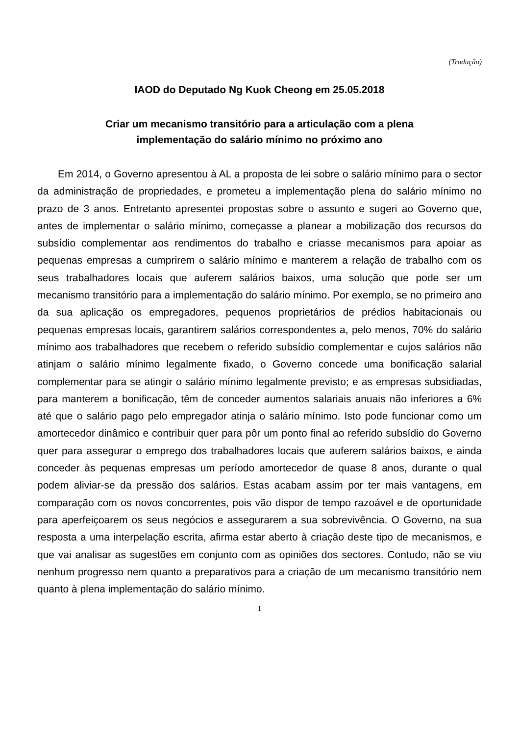(Tradução)
IAOD do Deputado Ng Kuok Cheong em 25.05.2018
Criar um mecanismo transitório para a articulação com a plena
implementação do salário mínimo no próximo ano
Em 2014, o Governo apresentou à AL a proposta de lei sobre o salário mínimo para o sector da administração de propriedades, e prometeu a implementação plena do salário mínimo no prazo de 3 anos. Entretanto apresentei propostas sobre o assunto e sugeri ao Governo que, antes de implementar o salário mínimo, começasse a planear a mobilização dos recursos do subsídio complementar aos rendimentos do trabalho e criasse mecanismos para apoiar as pequenas empresas a cumprirem o salário mínimo e manterem a relação de trabalho com os seus trabalhadores locais que auferem salários baixos, uma solução que pode ser um mecanismo transitório para a implementação do salário mínimo. Por exemplo, se no primeiro ano da sua aplicação os empregadores, pequenos proprietários de prédios habitacionais ou pequenas empresas locais, garantirem salários correspondentes a, pelo menos, 70% do salário mínimo aos trabalhadores que recebem o referido subsídio complementar e cujos salários não atinjam o salário mínimo legalmente fixado, o Governo concede uma bonificação salarial complementar para se atingir o salário mínimo legalmente previsto; e as empresas subsidiadas, para manterem a bonificação, têm de conceder aumentos salariais anuais não inferiores a 6% até que o salário pago pelo empregador atinja o salário mínimo. Isto pode funcionar como um amortecedor dinâmico e contribuir quer para pôr um ponto final ao referido subsídio do Governo quer para assegurar o emprego dos trabalhadores locais que auferem salários baixos, e ainda conceder às pequenas empresas um período amortecedor de quase 8 anos, durante o qual podem aliviar-se da pressão dos salários. Estas acabam assim por ter mais vantagens, em comparação com os novos concorrentes, pois vão dispor de tempo razoável e de oportunidade para aperfeiçoarem os seus negócios e assegurarem a sua sobrevivência. O Governo, na sua resposta a uma interpelação escrita, afirma estar aberto à criação deste tipo de mecanismos, e que vai analisar as sugestões em conjunto com as opiniões dos sectores. Contudo, não se viu nenhum progresso nem quanto a preparativos para a criação de um mecanismo transitório nem quanto à plena implementação do salário mínimo.
1